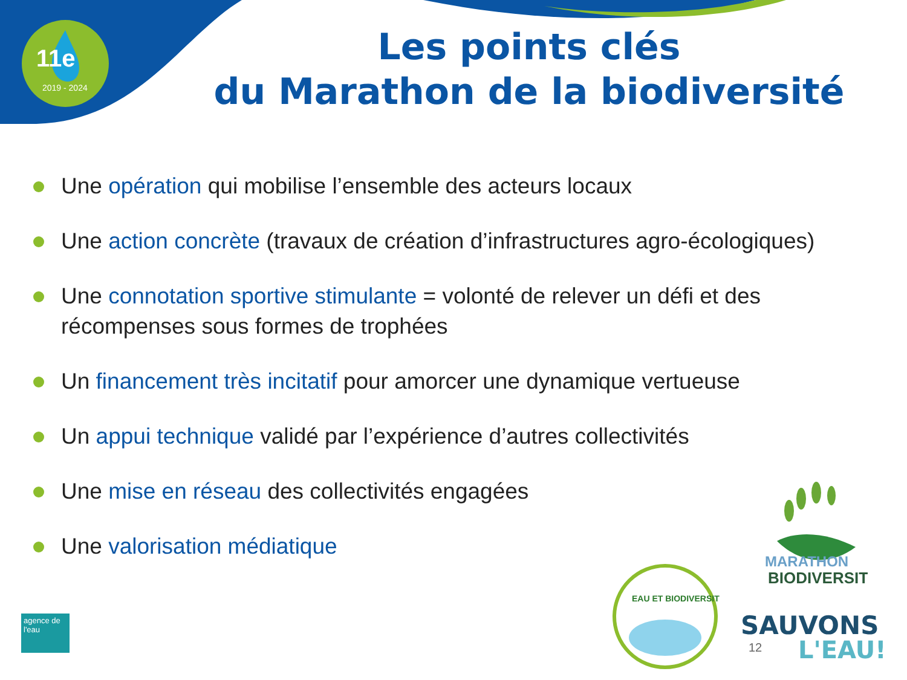11e
2019 - 2024
Les points clés
du Marathon de la biodiversité
Une opération qui mobilise l’ensemble des acteurs locaux
Une action concrète (travaux de création d’infrastructures agro-écologiques)
Une connotation sportive stimulante = volonté de relever un défi et des récompenses sous formes de trophées
Un financement très incitatif pour amorcer une dynamique vertueuse
Un appui technique validé par l’expérience d’autres collectivités
Une mise en réseau des collectivités engagées
Une valorisation médiatique
agence de l'eau
EAU ET BIODIVERSITÉ
MARATHON
BIODIVERSITÉ
SAUVONS
L'EAU!
12